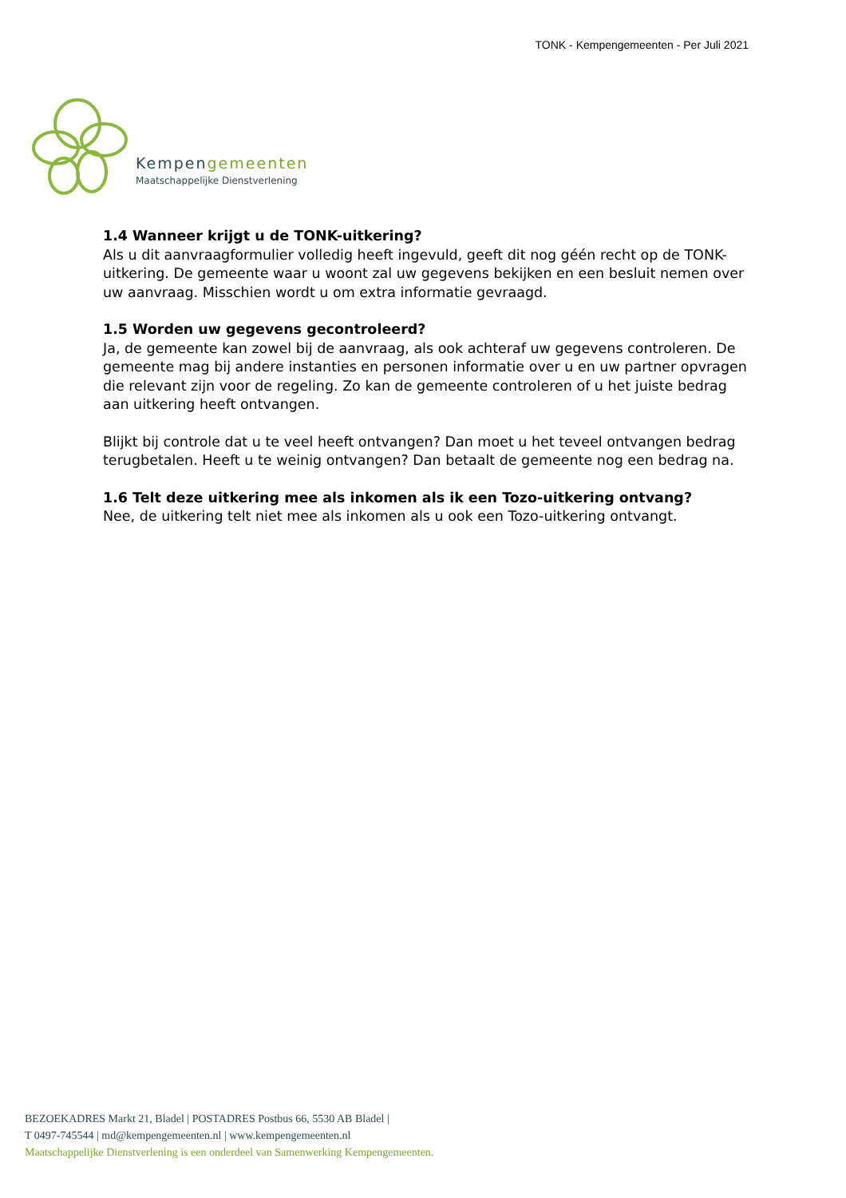TONK - Kempengemeenten - Per Juli 2021
Kempengemeenten
Maatschappelijke Dienstverlening
1.4 Wanneer krijgt u de TONK-uitkering?
Als u dit aanvraagformulier volledig heeft ingevuld, geeft dit nog géén recht op de TONK-uitkering. De gemeente waar u woont zal uw gegevens bekijken en een besluit nemen over uw aanvraag. Misschien wordt u om extra informatie gevraagd.
1.5 Worden uw gegevens gecontroleerd?
Ja, de gemeente kan zowel bij de aanvraag, als ook achteraf uw gegevens controleren. De gemeente mag bij andere instanties en personen informatie over u en uw partner opvragen die relevant zijn voor de regeling. Zo kan de gemeente controleren of u het juiste bedrag aan uitkering heeft ontvangen.
Blijkt bij controle dat u te veel heeft ontvangen? Dan moet u het teveel ontvangen bedrag terugbetalen. Heeft u te weinig ontvangen? Dan betaalt de gemeente nog een bedrag na.
1.6 Telt deze uitkering mee als inkomen als ik een Tozo-uitkering ontvang?
Nee, de uitkering telt niet mee als inkomen als u ook een Tozo-uitkering ontvangt.
BEZOEKADRES Markt 21, Bladel | POSTADRES Postbus 66, 5530 AB Bladel |
T 0497-745544 | md@kempengemeenten.nl | www.kempengemeenten.nl
Maatschappelijke Dienstverlening is een onderdeel van Samenwerking Kempengemeenten.